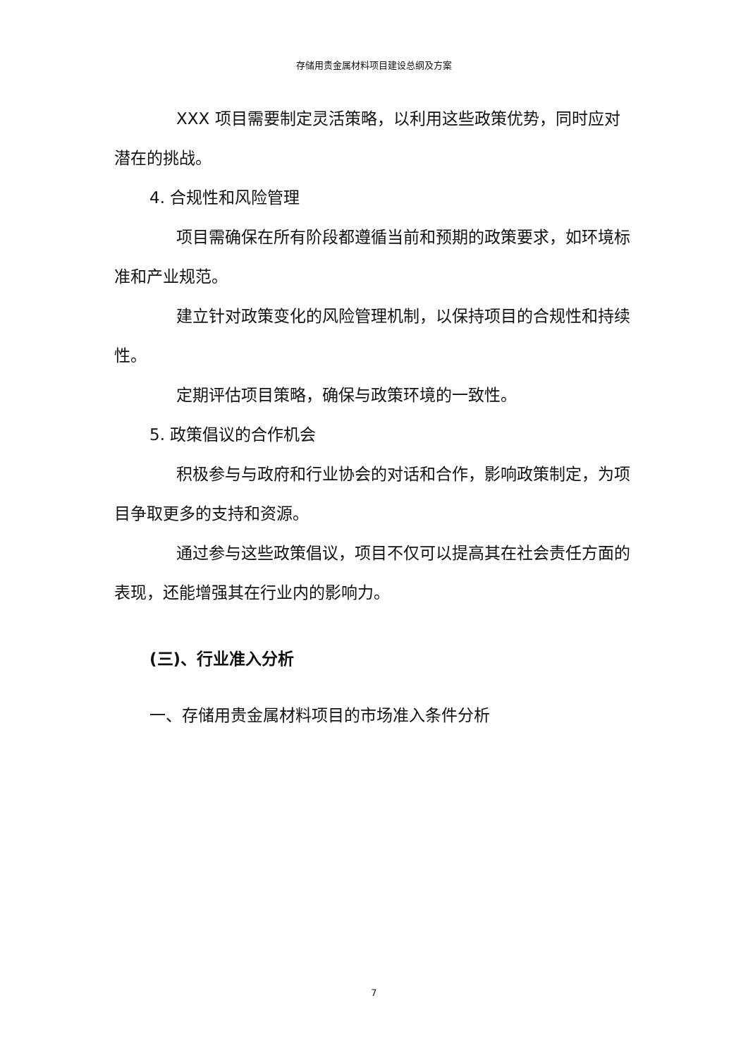存储用贵金属材料项目建设总纲及方案
XXX 项目需要制定灵活策略，以利用这些政策优势，同时应对潜在的挑战。
4. 合规性和风险管理
项目需确保在所有阶段都遵循当前和预期的政策要求，如环境标准和产业规范。
建立针对政策变化的风险管理机制，以保持项目的合规性和持续性。
定期评估项目策略，确保与政策环境的一致性。
5. 政策倡议的合作机会
积极参与与政府和行业协会的对话和合作，影响政策制定，为项目争取更多的支持和资源。
通过参与这些政策倡议，项目不仅可以提高其在社会责任方面的表现，还能增强其在行业内的影响力。
(三)、行业准入分析
一、存储用贵金属材料项目的市场准入条件分析
7